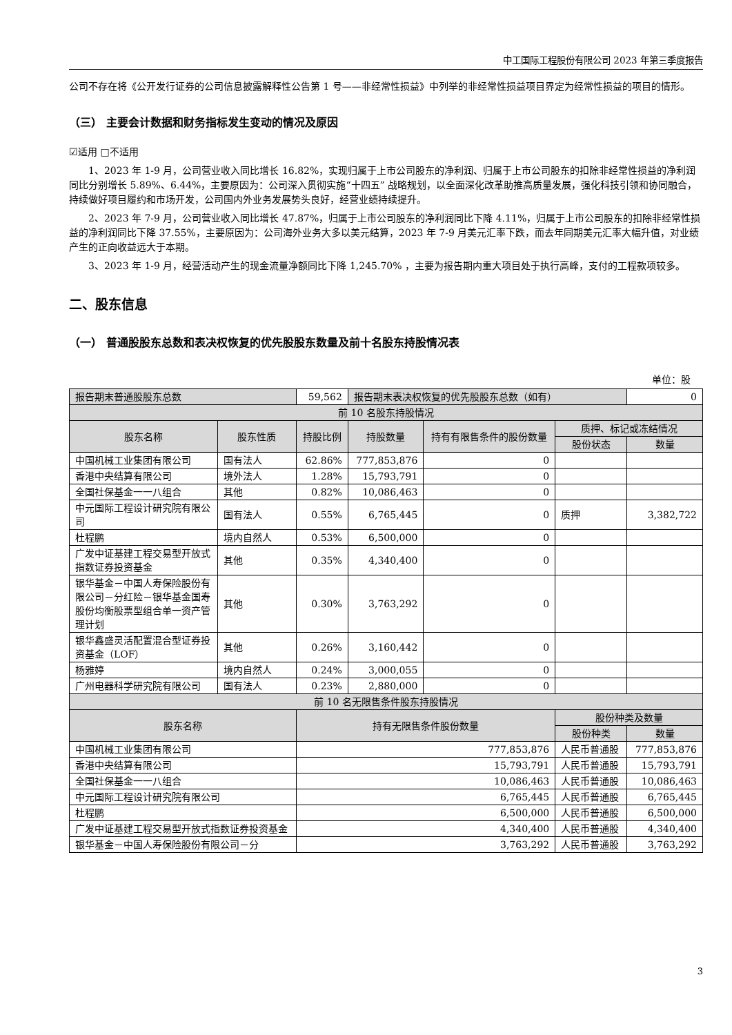中工国际工程股份有限公司 2023 年第三季度报告
公司不存在将《公开发行证券的公司信息披露解释性公告第 1 号——非经常性损益》中列举的非经常性损益项目界定为经常性损益的项目的情形。
（三） 主要会计数据和财务指标发生变动的情况及原因
☑适用 □不适用
1、2023 年 1-9 月，公司营业收入同比增长 16.82%，实现归属于上市公司股东的净利润、归属于上市公司股东的扣除非经常性损益的净利润同比分别增长 5.89%、6.44%，主要原因为：公司深入贯彻实施“十四五” 战略规划，以全面深化改革助推高质量发展，强化科技引领和协同融合，持续做好项目履约和市场开发，公司国内外业务发展势头良好，经营业绩持续提升。
2、2023 年 7-9 月，公司营业收入同比增长 47.87%，归属于上市公司股东的净利润同比下降 4.11%，归属于上市公司股东的扣除非经常性损益的净利润同比下降 37.55%，主要原因为：公司海外业务大多以美元结算，2023 年 7-9 月美元汇率下跌，而去年同期美元汇率大幅升值，对业绩产生的正向收益远大于本期。
3、2023 年 1-9 月，经营活动产生的现金流量净额同比下降 1,245.70% ，主要为报告期内重大项目处于执行高峰，支付的工程款项较多。
二、股东信息
（一） 普通股股东总数和表决权恢复的优先股股东数量及前十名股东持股情况表
单位：股
| 报告期末普通股股东总数 | | 59,562 | 报告期末表决权恢复的优先股股东总数（如有） | | | 0 |
| 前 10 名股东持股情况 | | | | | | |
| 股东名称 | 股东性质 | 持股比例 | 持股数量 | 持有有限售条件的股份数量 | 质押、标记或冻结情况 | |
| | | | | | 股份状态 | 数量 |
| 中国机械工业集团有限公司 | 国有法人 | 62.86% | 777,853,876 | 0 | | |
| 香港中央结算有限公司 | 境外法人 | 1.28% | 15,793,791 | 0 | | |
| 全国社保基金一一八组合 | 其他 | 0.82% | 10,086,463 | 0 | | |
| 中元国际工程设计研究院有限公司 | 国有法人 | 0.55% | 6,765,445 | 0 | 质押 | 3,382,722 |
| 杜程鹏 | 境内自然人 | 0.53% | 6,500,000 | 0 | | |
| 广发中证基建工程交易型开放式指数证券投资基金 | 其他 | 0.35% | 4,340,400 | 0 | | |
| 银华基金－中国人寿保险股份有限公司－分红险－银华基金国寿股份均衡股票型组合单一资产管理计划 | 其他 | 0.30% | 3,763,292 | 0 | | |
| 银华鑫盛灵活配置混合型证券投资基金（LOF） | 其他 | 0.26% | 3,160,442 | 0 | | |
| 杨雅婷 | 境内自然人 | 0.24% | 3,000,055 | 0 | | |
| 广州电器科学研究院有限公司 | 国有法人 | 0.23% | 2,880,000 | 0 | | |
| 前 10 名无限售条件股东持股情况 | | | | | | |
| 股东名称 | | 持有无限售条件股份数量 | | | 股份种类及数量 | |
| | | | | | 股份种类 | 数量 |
| 中国机械工业集团有限公司 | | 777,853,876 | | | 人民币普通股 | 777,853,876 |
| 香港中央结算有限公司 | | 15,793,791 | | | 人民币普通股 | 15,793,791 |
| 全国社保基金一一八组合 | | 10,086,463 | | | 人民币普通股 | 10,086,463 |
| 中元国际工程设计研究院有限公司 | | 6,765,445 | | | 人民币普通股 | 6,765,445 |
| 杜程鹏 | | 6,500,000 | | | 人民币普通股 | 6,500,000 |
| 广发中证基建工程交易型开放式指数证券投资基金 | | 4,340,400 | | | 人民币普通股 | 4,340,400 |
| 银华基金－中国人寿保险股份有限公司－分 | | 3,763,292 | | | 人民币普通股 | 3,763,292 |
3